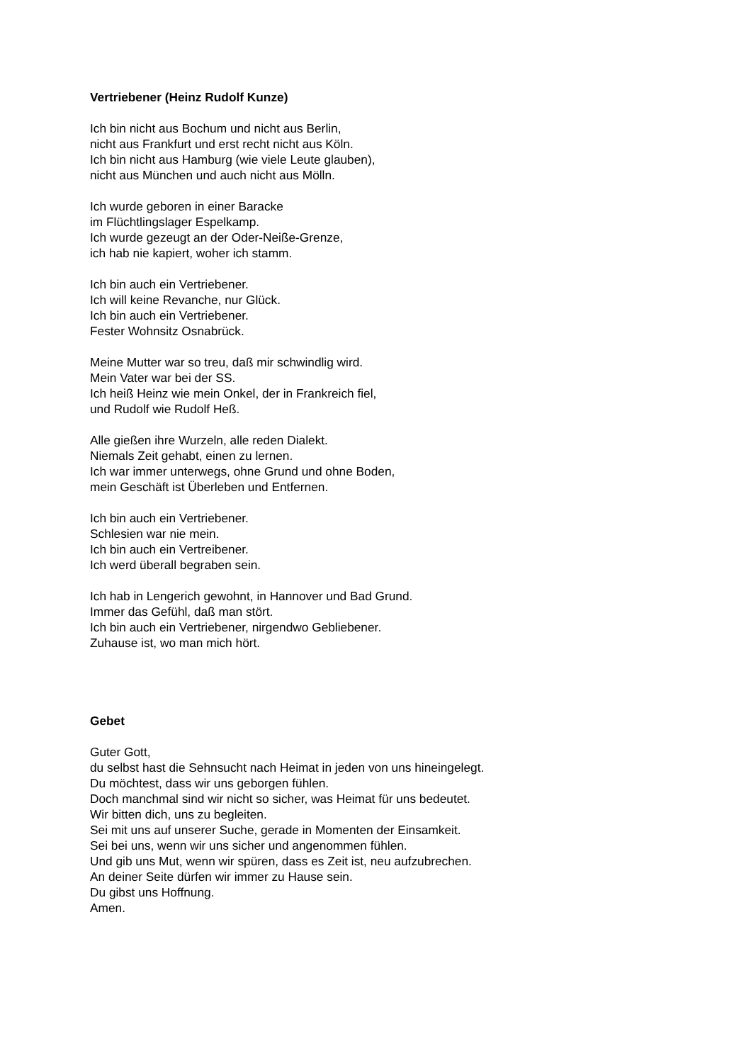Vertriebener (Heinz Rudolf Kunze)
Ich bin nicht aus Bochum und nicht aus Berlin,
nicht aus Frankfurt und erst recht nicht aus Köln.
Ich bin nicht aus Hamburg (wie viele Leute glauben),
nicht aus München und auch nicht aus Mölln.
Ich wurde geboren in einer Baracke
im Flüchtlingslager Espelkamp.
Ich wurde gezeugt an der Oder-Neiße-Grenze,
ich hab nie kapiert, woher ich stamm.
Ich bin auch ein Vertriebener.
Ich will keine Revanche, nur Glück.
Ich bin auch ein Vertriebener.
Fester Wohnsitz Osnabrück.
Meine Mutter war so treu, daß mir schwindlig wird.
Mein Vater war bei der SS.
Ich heiß Heinz wie mein Onkel, der in Frankreich fiel,
und Rudolf wie Rudolf Heß.
Alle gießen ihre Wurzeln, alle reden Dialekt.
Niemals Zeit gehabt, einen zu lernen.
Ich war immer unterwegs, ohne Grund und ohne Boden,
mein Geschäft ist Überleben und Entfernen.
Ich bin auch ein Vertriebener.
Schlesien war nie mein.
Ich bin auch ein Vertreibener.
Ich werd überall begraben sein.
Ich hab in Lengerich gewohnt, in Hannover und Bad Grund.
Immer das Gefühl, daß man stört.
Ich bin auch ein Vertriebener, nirgendwo Gebliebener.
Zuhause ist, wo man mich hört.
Gebet
Guter Gott,
du selbst hast die Sehnsucht nach Heimat in jeden von uns hineingelegt.
Du möchtest, dass wir uns geborgen fühlen.
Doch manchmal sind wir nicht so sicher, was Heimat für uns bedeutet.
Wir bitten dich, uns zu begleiten.
Sei mit uns auf unserer Suche, gerade in Momenten der Einsamkeit.
Sei bei uns, wenn wir uns sicher und angenommen fühlen.
Und gib uns Mut, wenn wir spüren, dass es Zeit ist, neu aufzubrechen.
An deiner Seite dürfen wir immer zu Hause sein.
Du gibst uns Hoffnung.
Amen.